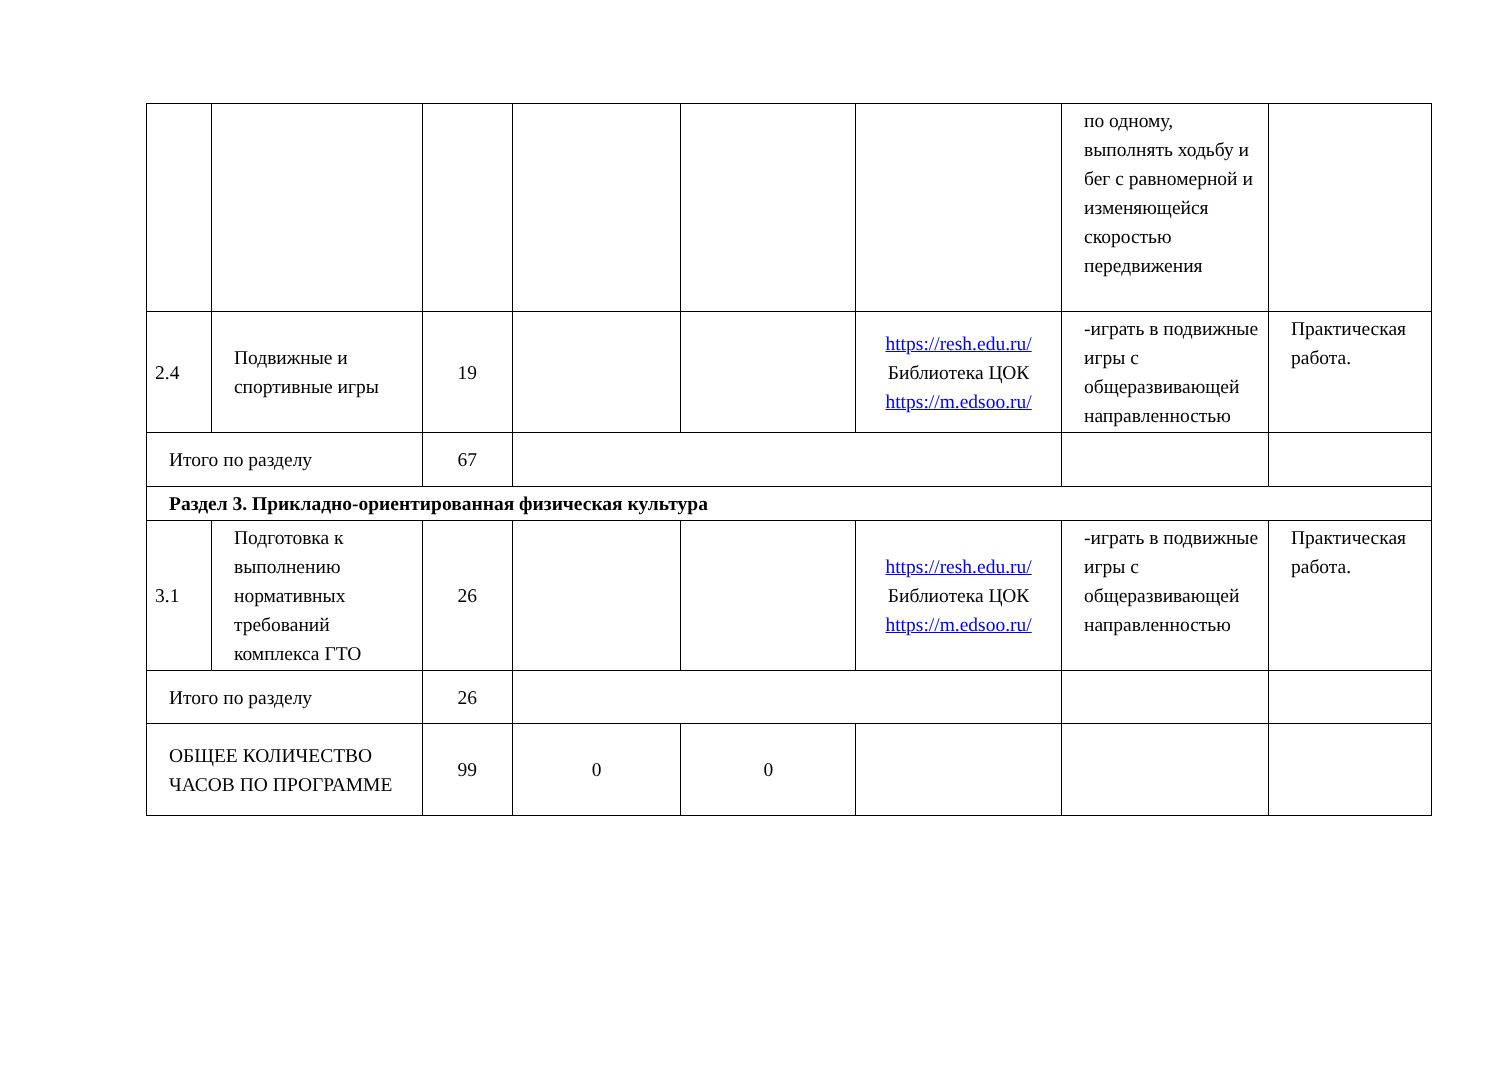| | | | | | | по одному, выполнять ходьбу и бег с равномерной и изменяющейся скоростью передвижения | |
| 2.4 | Подвижные и спортивные игры | 19 | | | https://resh.edu.ru/ Библиотека ЦОК https://m.edsoo.ru/ | -играть в подвижные игры с общеразвивающей направленностью | Практическая работа. |
| Итого по разделу | | 67 | | | | | |
| Раздел 3. Прикладно-ориентированная физическая культура | | | | | | | |
| 3.1 | Подготовка к выполнению нормативных требований комплекса ГТО | 26 | | | https://resh.edu.ru/ Библиотека ЦОК https://m.edsoo.ru/ | -играть в подвижные игры с общеразвивающей направленностью | Практическая работа. |
| Итого по разделу | | 26 | | | | | |
| ОБЩЕЕ КОЛИЧЕСТВО ЧАСОВ ПО ПРОГРАММЕ | | 99 | 0 | 0 | | | |